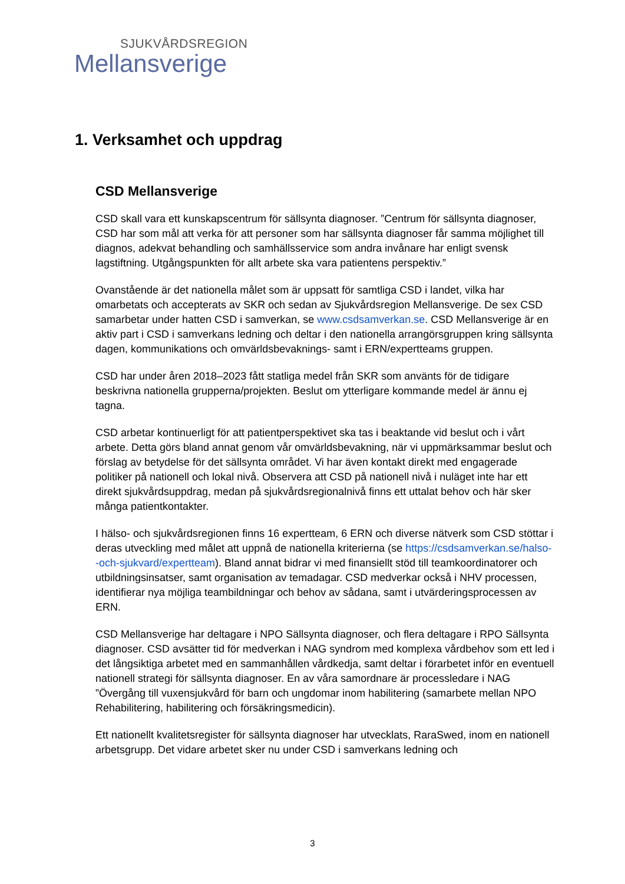SJUKVÅRDSREGION
Mellansverige
1. Verksamhet och uppdrag
CSD Mellansverige
CSD skall vara ett kunskapscentrum för sällsynta diagnoser. ”Centrum för sällsynta diagnoser, CSD har som mål att verka för att personer som har sällsynta diagnoser får samma möjlighet till diagnos, adekvat behandling och samhällsservice som andra invånare har enligt svensk lagstiftning. Utgångspunkten för allt arbete ska vara patientens perspektiv.”
Ovanstående är det nationella målet som är uppsatt för samtliga CSD i landet, vilka har omarbetats och accepterats av SKR och sedan av Sjukvårdsregion Mellansverige. De sex CSD samarbetar under hatten CSD i samverkan, se www.csdsamverkan.se. CSD Mellansverige är en aktiv part i CSD i samverkans ledning och deltar i den nationella arrangörsgruppen kring sällsynta dagen, kommunikations och omvärldsbevaknings- samt i ERN/expertteams gruppen.
CSD har under åren 2018–2023 fått statliga medel från SKR som använts för de tidigare beskrivna nationella grupperna/projekten. Beslut om ytterligare kommande medel är ännu ej tagna.
CSD arbetar kontinuerligt för att patientperspektivet ska tas i beaktande vid beslut och i vårt arbete. Detta görs bland annat genom vår omvärldsbevakning, när vi uppmärksammar beslut och förslag av betydelse för det sällsynta området. Vi har även kontakt direkt med engagerade politiker på nationell och lokal nivå. Observera att CSD på nationell nivå i nuläget inte har ett direkt sjukvårdsuppdrag, medan på sjukvårdsregionalnivå finns ett uttalat behov och här sker många patientkontakter.
I hälso- och sjukvårdsregionen finns 16 expertteam, 6 ERN och diverse nätverk som CSD stöttar i deras utveckling med målet att uppnå de nationella kriterierna (se https://csdsamverkan.se/halso--och-sjukvard/expertteam). Bland annat bidrar vi med finansiellt stöd till teamkoordinatorer och utbildningsinsatser, samt organisation av temadagar. CSD medverkar också i NHV processen, identifierar nya möjliga teambildningar och behov av sådana, samt i utvärderingsprocessen av ERN.
CSD Mellansverige har deltagare i NPO Sällsynta diagnoser, och flera deltagare i RPO Sällsynta diagnoser. CSD avsätter tid för medverkan i NAG syndrom med komplexa vårdbehov som ett led i det långsiktiga arbetet med en sammanhållen vårdkedja, samt deltar i förarbetet inför en eventuell nationell strategi för sällsynta diagnoser. En av våra samordnare är processledare i NAG ”Övergång till vuxensjukvård för barn och ungdomar inom habilitering (samarbete mellan NPO Rehabilitering, habilitering och försäkringsmedicin).
Ett nationellt kvalitetsregister för sällsynta diagnoser har utvecklats, RaraSwed, inom en nationell arbetsgrupp. Det vidare arbetet sker nu under CSD i samverkans ledning och
3